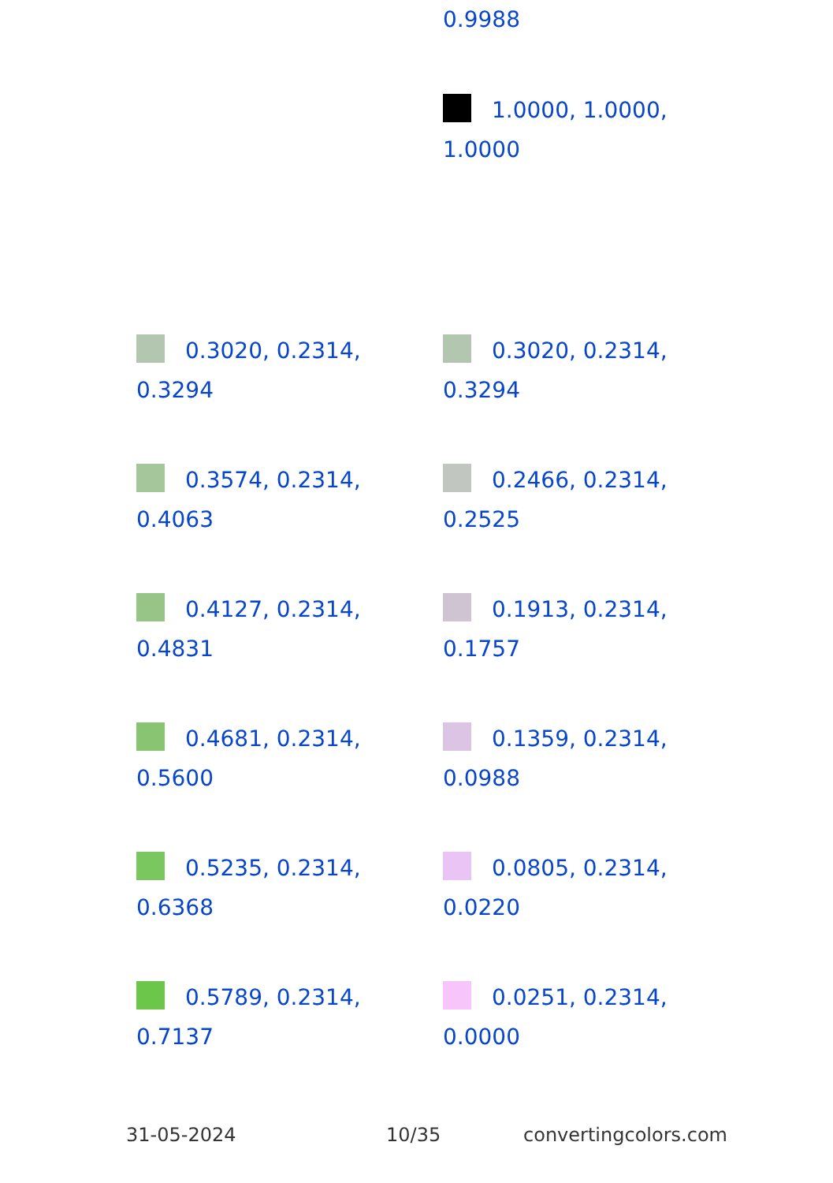0.9988
1.0000, 1.0000, 1.0000
0.3020, 0.2314, 0.3294
0.3020, 0.2314, 0.3294
0.3574, 0.2314, 0.4063
0.2466, 0.2314, 0.2525
0.4127, 0.2314, 0.4831
0.1913, 0.2314, 0.1757
0.4681, 0.2314, 0.5600
0.1359, 0.2314, 0.0988
0.5235, 0.2314, 0.6368
0.0805, 0.2314, 0.0220
0.5789, 0.2314, 0.7137
0.0251, 0.2314, 0.0000
31-05-2024 10/35 convertingcolors.com